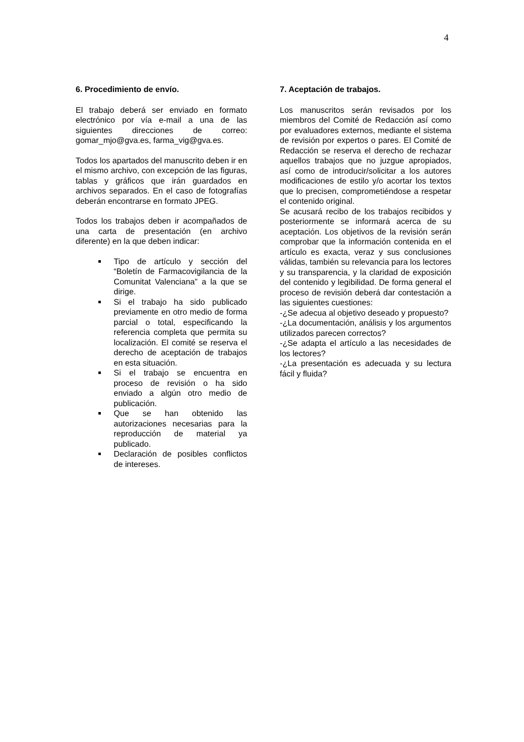4
6. Procedimiento de envío.
El trabajo deberá ser enviado en formato electrónico por vía e-mail a una de las siguientes direcciones de correo: gomar_mjo@gva.es, farma_vig@gva.es.
Todos los apartados del manuscrito deben ir en el mismo archivo, con excepción de las figuras, tablas y gráficos que irán guardados en archivos separados. En el caso de fotografías deberán encontrarse en formato JPEG.
Todos los trabajos deben ir acompañados de una carta de presentación (en archivo diferente) en la que deben indicar:
Tipo de artículo y sección del “Boletín de Farmacovigilancia de la Comunitat Valenciana” a la que se dirige.
Si el trabajo ha sido publicado previamente en otro medio de forma parcial o total, especificando la referencia completa que permita su localización. El comité se reserva el derecho de aceptación de trabajos en esta situación.
Si el trabajo se encuentra en proceso de revisión o ha sido enviado a algún otro medio de publicación.
Que se han obtenido las autorizaciones necesarias para la reproducción de material ya publicado.
Declaración de posibles conflictos de intereses.
7. Aceptación de trabajos.
Los manuscritos serán revisados por los miembros del Comité de Redacción así como por evaluadores externos, mediante el sistema de revisión por expertos o pares. El Comité de Redacción se reserva el derecho de rechazar aquellos trabajos que no juzgue apropiados, así como de introducir/solicitar a los autores modificaciones de estilo y/o acortar los textos que lo precisen, comprometiéndose a respetar el contenido original.
Se acusará recibo de los trabajos recibidos y posteriormente se informará acerca de su aceptación. Los objetivos de la revisión serán comprobar que la información contenida en el artículo es exacta, veraz y sus conclusiones válidas, también su relevancia para los lectores y su transparencia, y la claridad de exposición del contenido y legibilidad. De forma general el proceso de revisión deberá dar contestación a las siguientes cuestiones:
-¿Se adecua al objetivo deseado y propuesto?
-¿La documentación, análisis y los argumentos utilizados parecen correctos?
-¿Se adapta el artículo a las necesidades de los lectores?
-¿La presentación es adecuada y su lectura fácil y fluida?